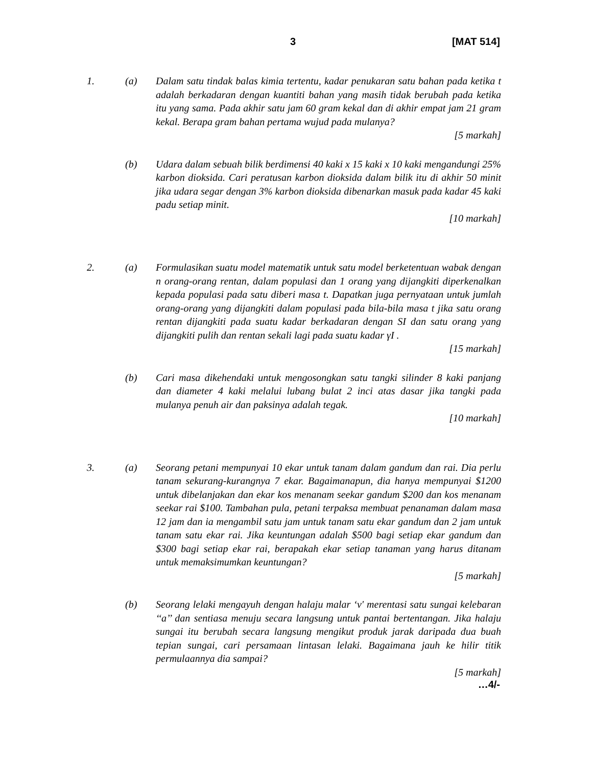3 [MAT 514]
1. (a) Dalam satu tindak balas kimia tertentu, kadar penukaran satu bahan pada ketika t adalah berkadaran dengan kuantiti bahan yang masih tidak berubah pada ketika itu yang sama. Pada akhir satu jam 60 gram kekal dan di akhir empat jam 21 gram kekal. Berapa gram bahan pertama wujud pada mulanya?
[5 markah]
(b) Udara dalam sebuah bilik berdimensi 40 kaki x 15 kaki x 10 kaki mengandungi 25% karbon dioksida. Cari peratusan karbon dioksida dalam bilik itu di akhir 50 minit jika udara segar dengan 3% karbon dioksida dibenarkan masuk pada kadar 45 kaki padu setiap minit.
[10 markah]
2. (a) Formulasikan suatu model matematik untuk satu model berketentuan wabak dengan n orang-orang rentan, dalam populasi dan 1 orang yang dijangkiti diperkenalkan kepada populasi pada satu diberi masa t. Dapatkan juga pernyataan untuk jumlah orang-orang yang dijangkiti dalam populasi pada bila-bila masa t jika satu orang rentan dijangkiti pada suatu kadar berkadaran dengan SI dan satu orang yang dijangkiti pulih dan rentan sekali lagi pada suatu kadar γI .
[15 markah]
(b) Cari masa dikehendaki untuk mengosongkan satu tangki silinder 8 kaki panjang dan diameter 4 kaki melalui lubang bulat 2 inci atas dasar jika tangki pada mulanya penuh air dan paksinya adalah tegak.
[10 markah]
3. (a) Seorang petani mempunyai 10 ekar untuk tanam dalam gandum dan rai. Dia perlu tanam sekurang-kurangnya 7 ekar. Bagaimanapun, dia hanya mempunyai $1200 untuk dibelanjakan dan ekar kos menanam seekar gandum $200 dan kos menanam seekar rai $100. Tambahan pula, petani terpaksa membuat penanaman dalam masa 12 jam dan ia mengambil satu jam untuk tanam satu ekar gandum dan 2 jam untuk tanam satu ekar rai. Jika keuntungan adalah $500 bagi setiap ekar gandum dan $300 bagi setiap ekar rai, berapakah ekar setiap tanaman yang harus ditanam untuk memaksimumkan keuntungan?
[5 markah]
(b) Seorang lelaki mengayuh dengan halaju malar ‘v' merentasi satu sungai kelebaran ‘‘a’’ dan sentiasa menuju secara langsung untuk pantai bertentangan. Jika halaju sungai itu berubah secara langsung mengikut produk jarak daripada dua buah tepian sungai, cari persamaan lintasan lelaki. Bagaimana jauh ke hilir titik permulaannya dia sampai?
[5 markah]
…4/-